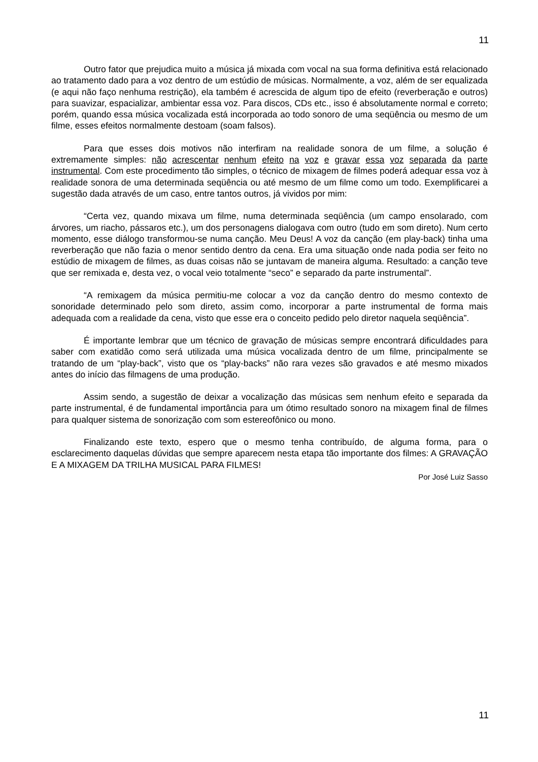11
Outro fator que prejudica muito a música já mixada com vocal na sua forma definitiva está relacionado ao tratamento dado para a voz dentro de um estúdio de músicas. Normalmente, a voz, além de ser equalizada (e aqui não faço nenhuma restrição), ela também é acrescida de algum tipo de efeito (reverberação e outros) para suavizar, espacializar, ambientar essa voz. Para discos, CDs etc., isso é absolutamente normal e correto; porém, quando essa música vocalizada está incorporada ao todo sonoro de uma seqüência ou mesmo de um filme, esses efeitos normalmente destoam (soam falsos).
Para que esses dois motivos não interfiram na realidade sonora de um filme, a solução é extremamente simples: não acrescentar nenhum efeito na voz e gravar essa voz separada da parte instrumental. Com este procedimento tão simples, o técnico de mixagem de filmes poderá adequar essa voz à realidade sonora de uma determinada seqüência ou até mesmo de um filme como um todo. Exemplificarei a sugestão dada através de um caso, entre tantos outros, já vividos por mim:
“Certa vez, quando mixava um filme, numa determinada seqüência (um campo ensolarado, com árvores, um riacho, pássaros etc.), um dos personagens dialogava com outro (tudo em som direto). Num certo momento, esse diálogo transformou-se numa canção. Meu Deus! A voz da canção (em play-back) tinha uma reverberação que não fazia o menor sentido dentro da cena. Era uma situação onde nada podia ser feito no estúdio de mixagem de filmes, as duas coisas não se juntavam de maneira alguma. Resultado: a canção teve que ser remixada e, desta vez, o vocal veio totalmente “seco” e separado da parte instrumental”.
“A remixagem da música permitiu-me colocar a voz da canção dentro do mesmo contexto de sonoridade determinado pelo som direto, assim como, incorporar a parte instrumental de forma mais adequada com a realidade da cena, visto que esse era o conceito pedido pelo diretor naquela seqüência”.
É importante lembrar que um técnico de gravação de músicas sempre encontrará dificuldades para saber com exatidão como será utilizada uma música vocalizada dentro de um filme, principalmente se tratando de um “play-back”, visto que os “play-backs” não rara vezes são gravados e até mesmo mixados antes do início das filmagens de uma produção.
Assim sendo, a sugestão de deixar a vocalização das músicas sem nenhum efeito e separada da parte instrumental, é de fundamental importância para um ótimo resultado sonoro na mixagem final de filmes para qualquer sistema de sonorização com som estereofônico ou mono.
Finalizando este texto, espero que o mesmo tenha contribuído, de alguma forma, para o esclarecimento daquelas dúvidas que sempre aparecem nesta etapa tão importante dos filmes: A GRAVAÇÃO E A MIXAGEM DA TRILHA MUSICAL PARA FILMES!
Por José Luiz Sasso
11